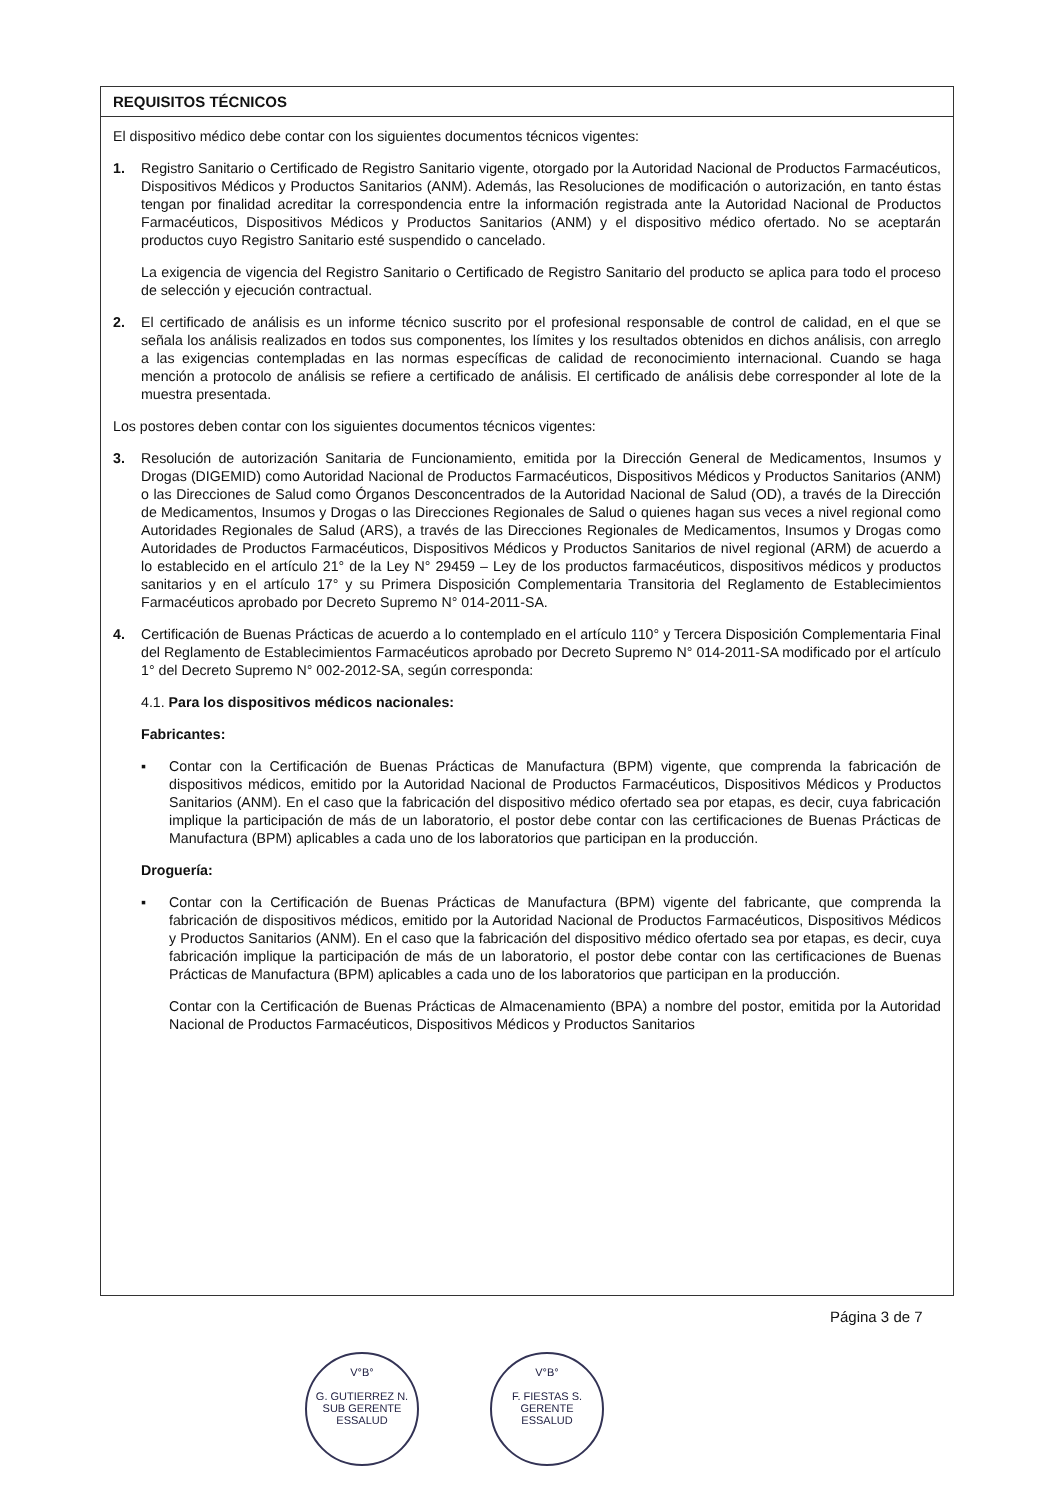REQUISITOS TÉCNICOS
El dispositivo médico debe contar con los siguientes documentos técnicos vigentes:
1. Registro Sanitario o Certificado de Registro Sanitario vigente, otorgado por la Autoridad Nacional de Productos Farmacéuticos, Dispositivos Médicos y Productos Sanitarios (ANM). Además, las Resoluciones de modificación o autorización, en tanto éstas tengan por finalidad acreditar la correspondencia entre la información registrada ante la Autoridad Nacional de Productos Farmacéuticos, Dispositivos Médicos y Productos Sanitarios (ANM) y el dispositivo médico ofertado. No se aceptarán productos cuyo Registro Sanitario esté suspendido o cancelado.
La exigencia de vigencia del Registro Sanitario o Certificado de Registro Sanitario del producto se aplica para todo el proceso de selección y ejecución contractual.
2. El certificado de análisis es un informe técnico suscrito por el profesional responsable de control de calidad, en el que se señala los análisis realizados en todos sus componentes, los límites y los resultados obtenidos en dichos análisis, con arreglo a las exigencias contempladas en las normas específicas de calidad de reconocimiento internacional. Cuando se haga mención a protocolo de análisis se refiere a certificado de análisis. El certificado de análisis debe corresponder al lote de la muestra presentada.
Los postores deben contar con los siguientes documentos técnicos vigentes:
3. Resolución de autorización Sanitaria de Funcionamiento, emitida por la Dirección General de Medicamentos, Insumos y Drogas (DIGEMID) como Autoridad Nacional de Productos Farmacéuticos, Dispositivos Médicos y Productos Sanitarios (ANM) o las Direcciones de Salud como Órganos Desconcentrados de la Autoridad Nacional de Salud (OD), a través de la Dirección de Medicamentos, Insumos y Drogas o las Direcciones Regionales de Salud o quienes hagan sus veces a nivel regional como Autoridades Regionales de Salud (ARS), a través de las Direcciones Regionales de Medicamentos, Insumos y Drogas como Autoridades de Productos Farmacéuticos, Dispositivos Médicos y Productos Sanitarios de nivel regional (ARM) de acuerdo a lo establecido en el artículo 21° de la Ley N° 29459 – Ley de los productos farmacéuticos, dispositivos médicos y productos sanitarios y en el artículo 17° y su Primera Disposición Complementaria Transitoria del Reglamento de Establecimientos Farmacéuticos aprobado por Decreto Supremo N° 014-2011-SA.
4. Certificación de Buenas Prácticas de acuerdo a lo contemplado en el artículo 110° y Tercera Disposición Complementaria Final del Reglamento de Establecimientos Farmacéuticos aprobado por Decreto Supremo N° 014-2011-SA modificado por el artículo 1° del Decreto Supremo N° 002-2012-SA, según corresponda:
4.1. Para los dispositivos médicos nacionales:
Fabricantes:
▪ Contar con la Certificación de Buenas Prácticas de Manufactura (BPM) vigente, que comprenda la fabricación de dispositivos médicos, emitido por la Autoridad Nacional de Productos Farmacéuticos, Dispositivos Médicos y Productos Sanitarios (ANM). En el caso que la fabricación del dispositivo médico ofertado sea por etapas, es decir, cuya fabricación implique la participación de más de un laboratorio, el postor debe contar con las certificaciones de Buenas Prácticas de Manufactura (BPM) aplicables a cada uno de los laboratorios que participan en la producción.
Droguería:
▪ Contar con la Certificación de Buenas Prácticas de Manufactura (BPM) vigente del fabricante, que comprenda la fabricación de dispositivos médicos, emitido por la Autoridad Nacional de Productos Farmacéuticos, Dispositivos Médicos y Productos Sanitarios (ANM). En el caso que la fabricación del dispositivo médico ofertado sea por etapas, es decir, cuya fabricación implique la participación de más de un laboratorio, el postor debe contar con las certificaciones de Buenas Prácticas de Manufactura (BPM) aplicables a cada uno de los laboratorios que participan en la producción.
Contar con la Certificación de Buenas Prácticas de Almacenamiento (BPA) a nombre del postor, emitida por la Autoridad Nacional de Productos Farmacéuticos, Dispositivos Médicos y Productos Sanitarios
Página 3 de 7
V°B°
G. GUTIERREZ N.
SUB GERENTE
ESSALUD
V°B°
F. FIESTAS S.
GERENTE
ESSALUD